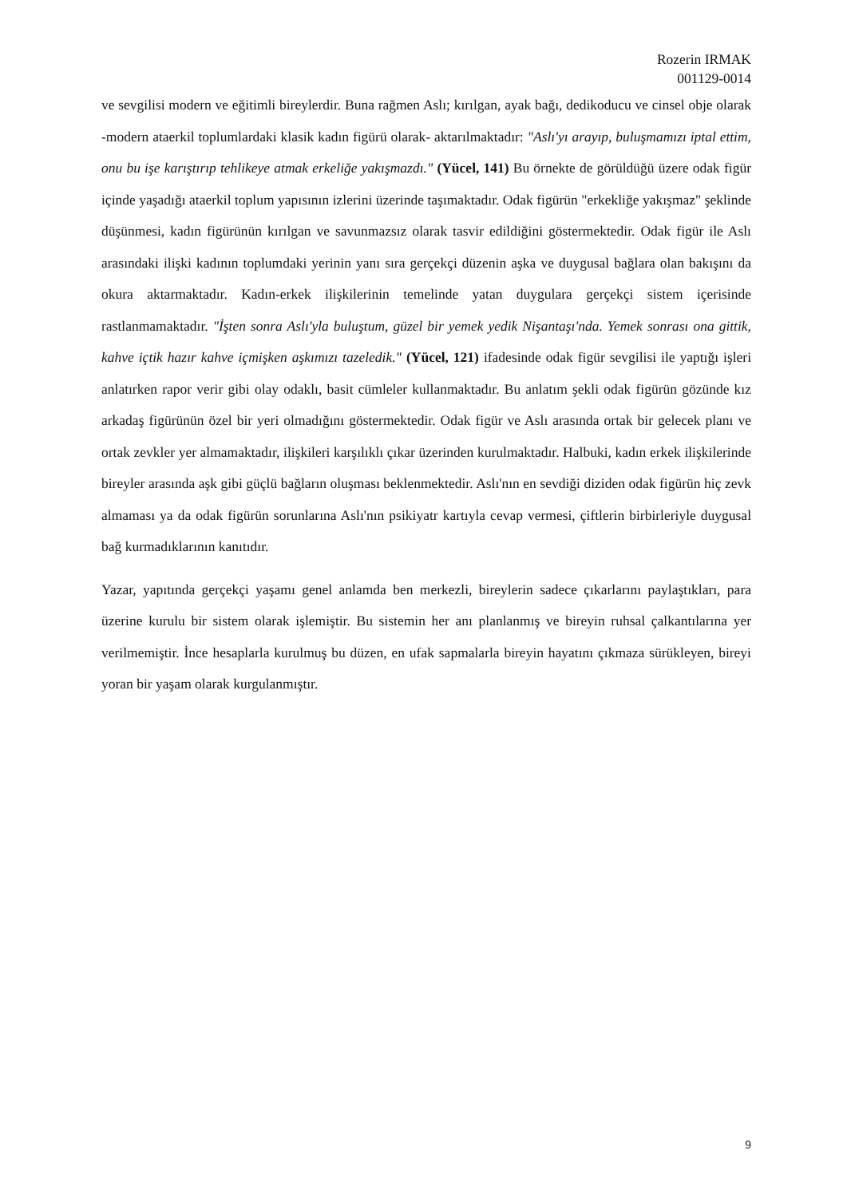Rozerin IRMAK
001129-0014
ve sevgilisi modern ve eğitimli bireylerdir. Buna rağmen Aslı; kırılgan, ayak bağı, dedikoducu ve cinsel obje olarak -modern ataerkil toplumlardaki klasik kadın figürü olarak- aktarılmaktadır: "Aslı'yı arayıp, buluşmamızı iptal ettim, onu bu işe karıştırıp tehlikeye atmak erkeliğe yakışmazdı." (Yücel, 141) Bu örnekte de görüldüğü üzere odak figür içinde yaşadığı ataerkil toplum yapısının izlerini üzerinde taşımaktadır. Odak figürün "erkekliğe yakışmaz" şeklinde düşünmesi, kadın figürünün kırılgan ve savunmazsız olarak tasvir edildiğini göstermektedir. Odak figür ile Aslı arasındaki ilişki kadının toplumdaki yerinin yanı sıra gerçekçi düzenin aşka ve duygusal bağlara olan bakışını da okura aktarmaktadır. Kadın-erkek ilişkilerinin temelinde yatan duygulara gerçekçi sistem içerisinde rastlanmamaktadır. "İşten sonra Aslı'yla buluştum, güzel bir yemek yedik Nişantaşı'nda. Yemek sonrası ona gittik, kahve içtik hazır kahve içmişken aşkımızı tazeledik." (Yücel, 121) ifadesinde odak figür sevgilisi ile yaptığı işleri anlatırken rapor verir gibi olay odaklı, basit cümleler kullanmaktadır. Bu anlatım şekli odak figürün gözünde kız arkadaş figürünün özel bir yeri olmadığını göstermektedir. Odak figür ve Aslı arasında ortak bir gelecek planı ve ortak zevkler yer almamaktadır, ilişkileri karşılıklı çıkar üzerinden kurulmaktadır. Halbuki, kadın erkek ilişkilerinde bireyler arasında aşk gibi güçlü bağların oluşması beklenmektedir. Aslı'nın en sevdiği diziden odak figürün hiç zevk almaması ya da odak figürün sorunlarına Aslı'nın psikiyatr kartıyla cevap vermesi, çiftlerin birbirleriyle duygusal bağ kurmadıklarının kanıtıdır.
Yazar, yapıtında gerçekçi yaşamı genel anlamda ben merkezli, bireylerin sadece çıkarlarını paylaştıkları, para üzerine kurulu bir sistem olarak işlemiştir. Bu sistemin her anı planlanmış ve bireyin ruhsal çalkantılarına yer verilmemiştir. İnce hesaplarla kurulmuş bu düzen, en ufak sapmalarla bireyin hayatını çıkmaza sürükleyen, bireyi yoran bir yaşam olarak kurgulanmıştır.
9